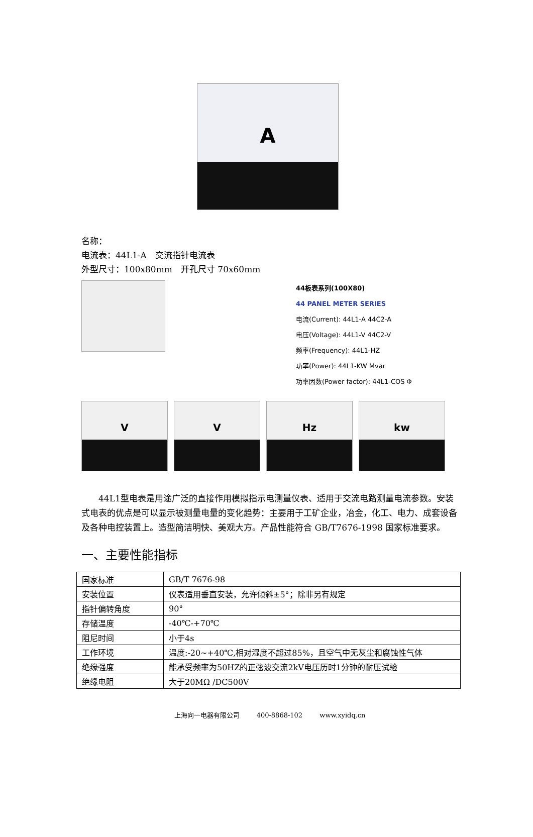A
名称：
电流表：44L1-A　交流指针电流表
外型尺寸：100x80mm　开孔尺寸 70x60mm
44板表系列(100X80)
44 PANEL METER SERIES
电流(Current): 44L1-A 44C2-A
电压(Voltage): 44L1-V 44C2-V
频率(Frequency): 44L1-HZ
功率(Power): 44L1-KW Mvar
功率因数(Power factor): 44L1-COS Φ
V V Hz kw
44L1型电表是用途广泛的直接作用模拟指示电测量仪表、适用于交流电路测量电流参数。安装式电表的优点是可以显示被测量电量的变化趋势：主要用于工矿企业，冶金，化工、电力、成套设备及各种电控装置上。造型简洁明快、美观大方。产品性能符合 GB/T7676-1998 国家标准要求。
一、主要性能指标
| 国家标准 | GB/T 7676-98 |
| 安装位置 | 仪表适用垂直安装，允许倾斜±5°；除非另有规定 |
| 指针偏转角度 | 90° |
| 存储温度 | -40℃-+70℃ |
| 阻尼时间 | 小于4s |
| 工作环境 | 温度:-20~+40℃,相对湿度不超过85%，且空气中无灰尘和腐蚀性气体 |
| 绝缘强度 | 能承受频率为50HZ的正弦波交流2kV电压历时1分钟的耐压试验 |
| 绝缘电阻 | 大于20MΩ /DC500V |
上海向一电器有限公司 400-8868-102 www.xyidq.cn